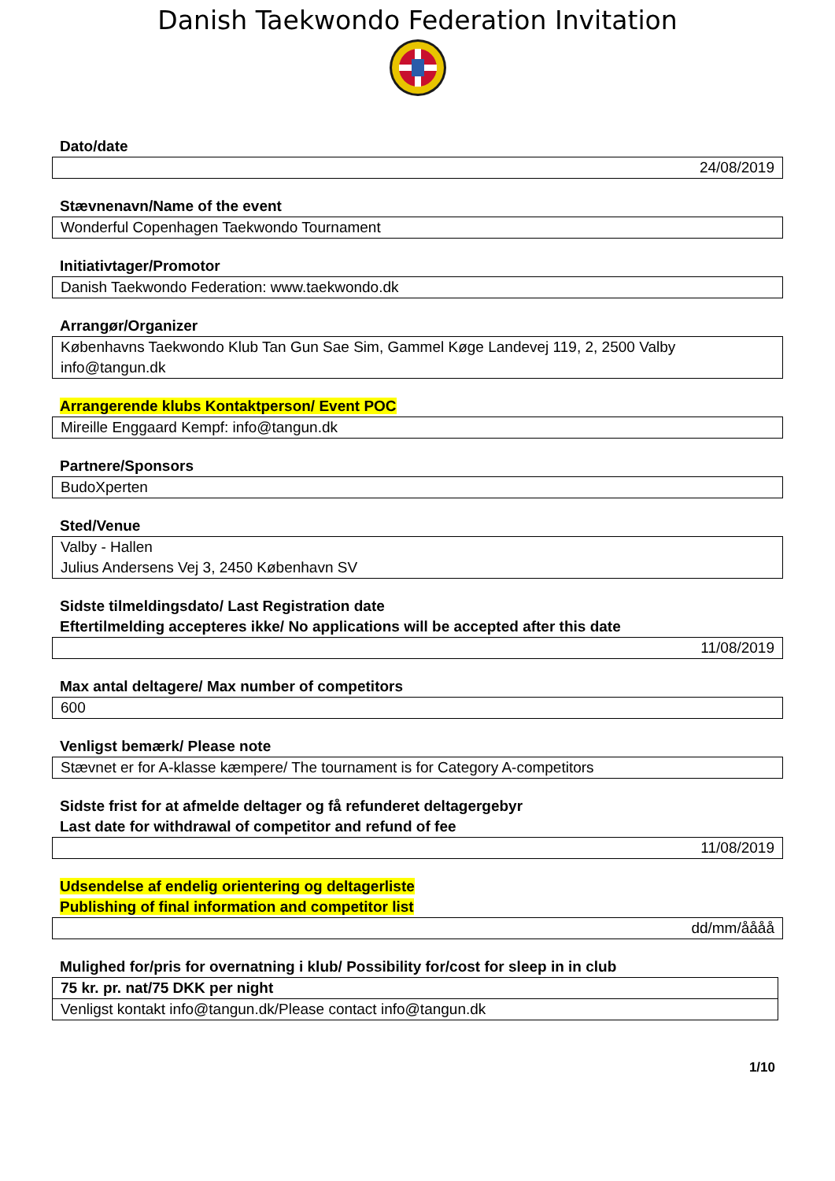Danish Taekwondo Federation Invitation
Dato/date
24/08/2019
Stævnenavn/Name of the event
Wonderful Copenhagen Taekwondo Tournament
Initiativtager/Promotor
Danish Taekwondo Federation: www.taekwondo.dk
Arrangør/Organizer
Københavns Taekwondo Klub Tan Gun Sae Sim, Gammel Køge Landevej 119, 2, 2500 Valby
info@tangun.dk
Arrangerende klubs Kontaktperson/ Event POC
Mireille Enggaard Kempf: info@tangun.dk
Partnere/Sponsors
BudoXperten
Sted/Venue
Valby - Hallen
Julius Andersens Vej 3, 2450 København SV
Sidste tilmeldingsdato/ Last Registration date
Eftertilmelding accepteres ikke/ No applications will be accepted after this date
11/08/2019
Max antal deltagere/ Max number of competitors
600
Venligst bemærk/ Please note
Stævnet er for A-klasse kæmpere/ The tournament is for Category A-competitors
Sidste frist for at afmelde deltager og få refunderet deltagergebyr
Last date for withdrawal of competitor and refund of fee
11/08/2019
Udsendelse af endelig orientering og deltagerliste
Publishing of final information and competitor list
dd/mm/åååå
Mulighed for/pris for overnatning i klub/ Possibility for/cost for sleep in in club
75 kr. pr. nat/75 DKK per night
Venligst kontakt info@tangun.dk/Please contact info@tangun.dk
1/10